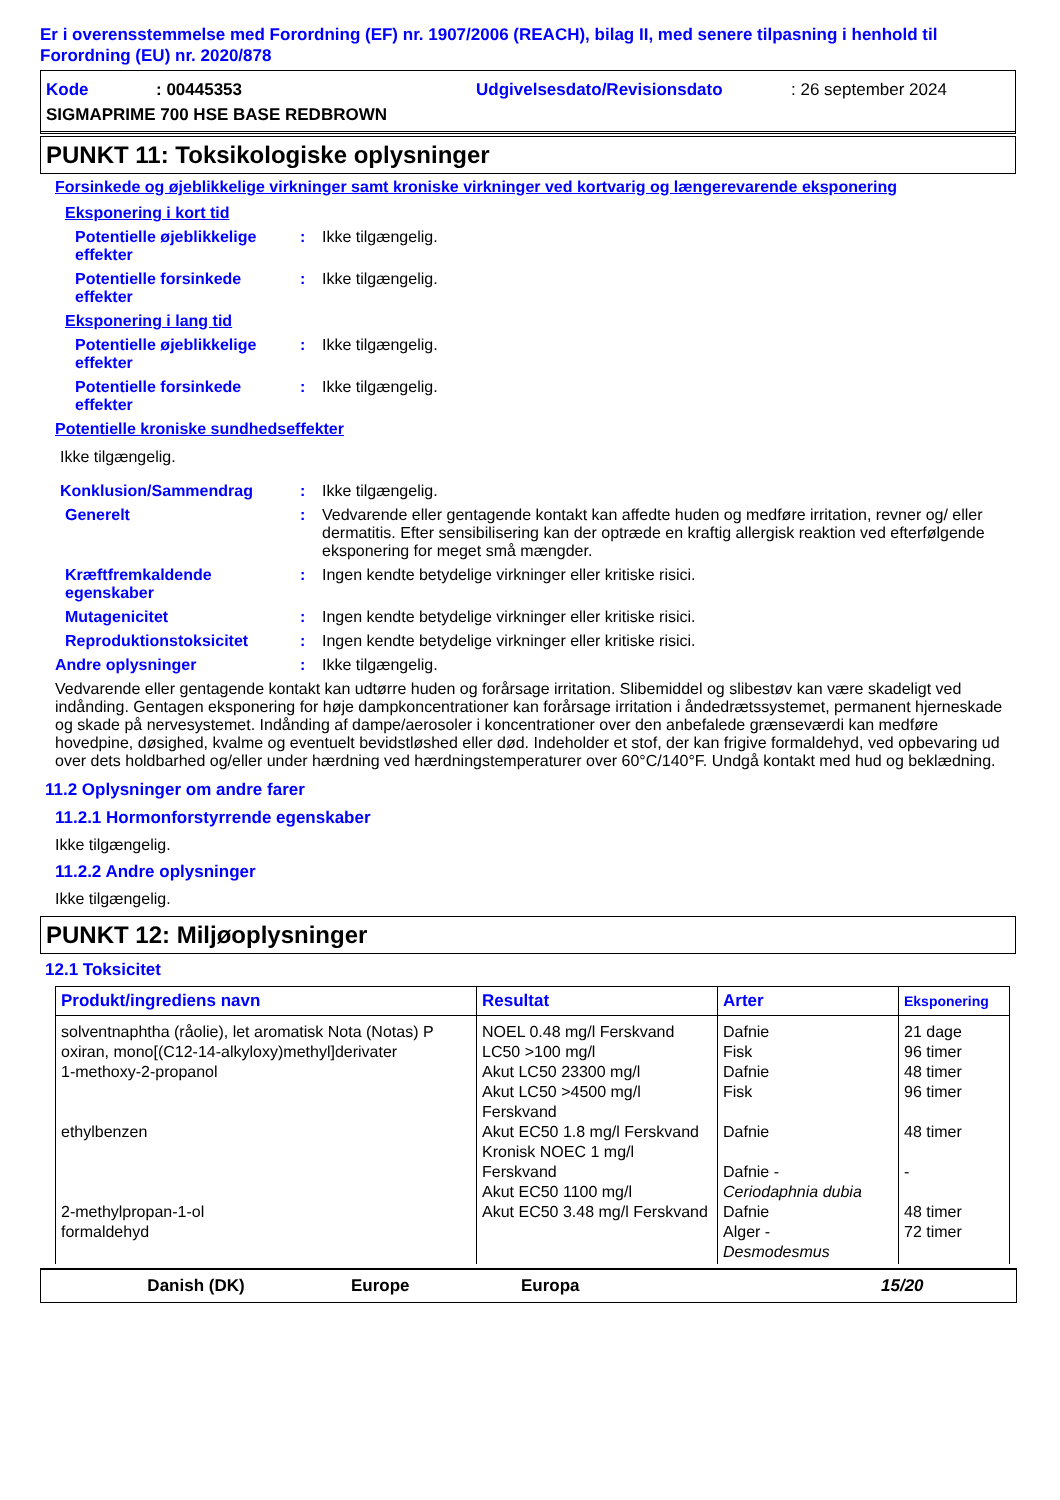Er i overensstemmelse med Forordning (EF) nr. 1907/2006 (REACH), bilag II, med senere tilpasning i henhold til Forordning (EU) nr. 2020/878
Kode: 00445353 Udgivelsesdato/Revisionsdato: 26 september 2024
SIGMAPRIME 700 HSE BASE REDBROWN
PUNKT 11: Toksikologiske oplysninger
Forsinkede og øjeblikkelige virkninger samt kroniske virkninger ved kortvarig og længerevarende eksponering
Eksponering i kort tid
Potentielle øjeblikkelige effekter: Ikke tilgængelig.
Potentielle forsinkede effekter: Ikke tilgængelig.
Eksponering i lang tid
Potentielle øjeblikkelige effekter: Ikke tilgængelig.
Potentielle forsinkede effekter: Ikke tilgængelig.
Potentielle kroniske sundhedseffekter
Ikke tilgængelig.
Konklusion/Sammendrag: Ikke tilgængelig.
Generelt: Vedvarende eller gentagende kontakt kan affedte huden og medføre irritation, revner og/ eller dermatitis. Efter sensibilisering kan der optræde en kraftig allergisk reaktion ved efterfølgende eksponering for meget små mængder.
Kræftfremkaldende egenskaber: Ingen kendte betydelige virkninger eller kritiske risici.
Mutagenicitet: Ingen kendte betydelige virkninger eller kritiske risici.
Reproduktionstoksicitet: Ingen kendte betydelige virkninger eller kritiske risici.
Andre oplysninger: Ikke tilgængelig.
Vedvarende eller gentagende kontakt kan udtørre huden og forårsage irritation. Slibemiddel og slibestøv kan være skadeligt ved indånding. Gentagen eksponering for høje dampkoncentrationer kan forårsage irritation i åndedrætssystemet, permanent hjerneskade og skade på nervesystemet. Indånding af dampe/aerosoler i koncentrationer over den anbefalede grænseværdi kan medføre hovedpine, døsighed, kvalme og eventuelt bevidstløshed eller død. Indeholder et stof, der kan frigive formaldehyd, ved opbevaring ud over dets holdbarhed og/eller under hærdning ved hærdningstemperaturer over 60°C/140°F. Undgå kontakt med hud og beklædning.
11.2 Oplysninger om andre farer
11.2.1 Hormonforstyrrende egenskaber
Ikke tilgængelig.
11.2.2 Andre oplysninger
Ikke tilgængelig.
PUNKT 12: Miljøoplysninger
12.1 Toksicitet
| Produkt/ingrediens navn | Resultat | Arter | Eksponering |
| --- | --- | --- | --- |
| solventnaphtha (råolie), let aromatisk Nota (Notas) P oxiran, mono[(C12-14-alkyloxy)methyl]derivater 1-methoxy-2-propanol ethylbenzen 2-methylpropan-1-ol formaldehyd | NOEL 0.48 mg/l Ferskvand LC50 >100 mg/l Akut LC50 23300 mg/l Akut LC50 >4500 mg/l Ferskvand Akut EC50 1.8 mg/l Ferskvand Kronisk NOEC 1 mg/l Ferskvand Akut EC50 1100 mg/l Akut EC50 3.48 mg/l Ferskvand | Dafnie Fisk Dafnie Fisk Dafnie Dafnie - Ceriodaphnia dubia Dafnie Alger - Desmodesmus | 21 dage 96 timer 48 timer 96 timer 48 timer - 48 timer 72 timer |
Danish (DK) Europe Europa 15/20